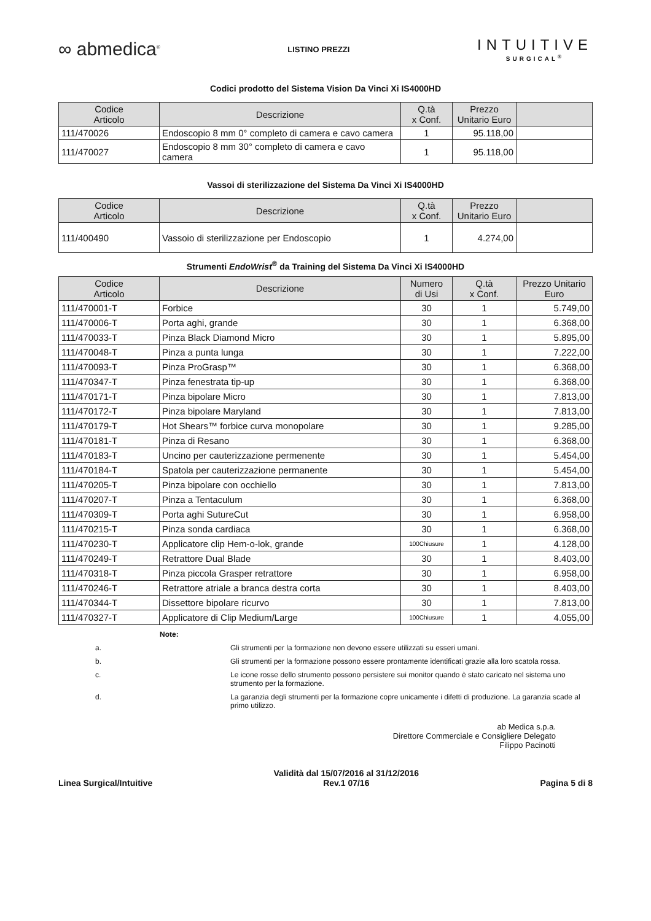∞ abmedica<sup>®</sup>
LISTINO PREZZI
INTUITIVE
SURGICAL<sup>®</sup>
Codici prodotto del Sistema Vision Da Vinci Xi IS4000HD
| Codice Articolo | Descrizione | Q.tà x Conf. | Prezzo Unitario Euro | |
| --- | --- | --- | --- | --- |
| 111/470026 | Endoscopio 8 mm 0° completo di camera e cavo camera | 1 | 95.118,00 | |
| 111/470027 | Endoscopio 8 mm 30° completo di camera e cavo camera | 1 | 95.118,00 | |
Vassoi di sterilizzazione del Sistema Da Vinci Xi IS4000HD
| Codice Articolo | Descrizione | Q.tà x Conf. | Prezzo Unitario Euro | |
| --- | --- | --- | --- | --- |
| 111/400490 | Vassoio di sterilizzazione per Endoscopio | 1 | 4.274,00 | |
Strumenti EndoWrist<sup>®</sup> da Training del Sistema Da Vinci Xi IS4000HD
| Codice Articolo | Descrizione | Numero di Usi | Q.tà x Conf. | Prezzo Unitario Euro |
| --- | --- | --- | --- | --- |
| 111/470001-T | Forbice | 30 | 1 | 5.749,00 |
| 111/470006-T | Porta aghi, grande | 30 | 1 | 6.368,00 |
| 111/470033-T | Pinza Black Diamond Micro | 30 | 1 | 5.895,00 |
| 111/470048-T | Pinza a punta lunga | 30 | 1 | 7.222,00 |
| 111/470093-T | Pinza ProGrasp™ | 30 | 1 | 6.368,00 |
| 111/470347-T | Pinza fenestrata tip-up | 30 | 1 | 6.368,00 |
| 111/470171-T | Pinza bipolare Micro | 30 | 1 | 7.813,00 |
| 111/470172-T | Pinza bipolare Maryland | 30 | 1 | 7.813,00 |
| 111/470179-T | Hot Shears™ forbice curva monopolare | 30 | 1 | 9.285,00 |
| 111/470181-T | Pinza di Resano | 30 | 1 | 6.368,00 |
| 111/470183-T | Uncino per cauterizzazione permenente | 30 | 1 | 5.454,00 |
| 111/470184-T | Spatola per cauterizzazione permanente | 30 | 1 | 5.454,00 |
| 111/470205-T | Pinza bipolare con occhiello | 30 | 1 | 7.813,00 |
| 111/470207-T | Pinza a Tentaculum | 30 | 1 | 6.368,00 |
| 111/470309-T | Porta aghi SutureCut | 30 | 1 | 6.958,00 |
| 111/470215-T | Pinza sonda cardiaca | 30 | 1 | 6.368,00 |
| 111/470230-T | Applicatore clip Hem-o-lok, grande | 100Chiusure | 1 | 4.128,00 |
| 111/470249-T | Retrattore Dual Blade | 30 | 1 | 8.403,00 |
| 111/470318-T | Pinza piccola Grasper retrattore | 30 | 1 | 6.958,00 |
| 111/470246-T | Retrattore atriale a branca destra corta | 30 | 1 | 8.403,00 |
| 111/470344-T | Dissettore bipolare ricurvo | 30 | 1 | 7.813,00 |
| 111/470327-T | Applicatore di Clip Medium/Large | 100Chiusure | 1 | 4.055,00 |
Note:
a. Gli strumenti per la formazione non devono essere utilizzati su esseri umani.
b. Gli strumenti per la formazione possono essere prontamente identificati grazie alla loro scatola rossa.
c. Le icone rosse dello strumento possono persistere sui monitor quando è stato caricato nel sistema uno strumento per la formazione.
d. La garanzia degli strumenti per la formazione copre unicamente i difetti di produzione. La garanzia scade al primo utilizzo.
ab Medica s.p.a.
Direttore Commerciale e Consigliere Delegato
Filippo Pacinotti
Linea Surgical/Intuitive
Validità dal 15/07/2016 al 31/12/2016
Rev.1 07/16
Pagina 5 di 8